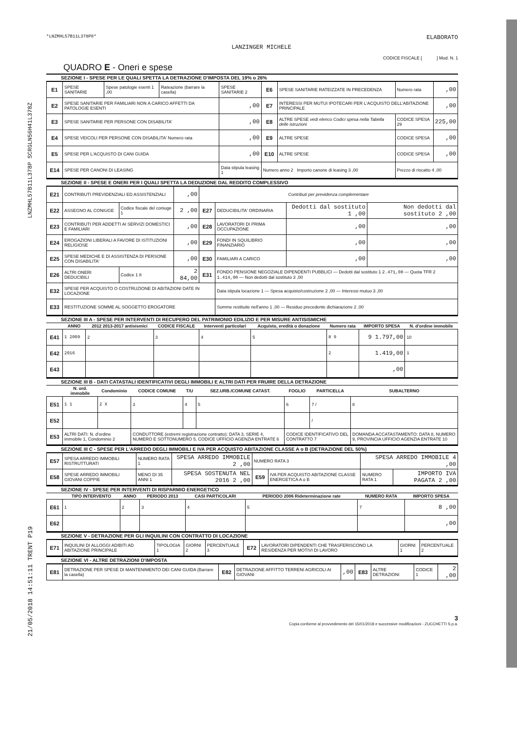LNZMHL57B11L378P SCRGLN56H41L378Z
21/05/2018 14:51:11 TRENT P19
*LNZMHL57B11L378P0*
LANZINGER MICHELE
ELABORATO
CODICE FISCALE [ ] Mod. N. 1
QUADRO E - Oneri e spese
SEZIONE I - SPESE PER LE QUALI SPETTA LA DETRAZIONE D'IMPOSTA DEL 19% o 26%
| E1 | SPESE SANITARIE | Spese patologie esenti 1 ,00 | Rateazione (barrare la casella) | SPESE SANITARIE 2 | E6 | SPESE SANITARIE RATEIZZATE IN PRECEDENZA | Numero rata | ,00 |
| E2 | SPESE SANITARIE PER FAMILIARI NON A CARICO AFFETTI DA PATOLOGIE ESENTI | | | ,00 | E7 | INTERESSI PER MUTUI IPOTECARI PER L'ACQUISTO DELL'ABITAZIONE PRINCIPALE | | ,00 |
| E3 | SPESE SANITARIE PER PERSONE CON DISABILITA' | | | ,00 | E8 | ALTRE SPESE vedi elenco Codici spesa nella Tabella delle istruzioni | CODICE SPESA 29 | 225,00 |
| E4 | SPESE VEICOLI PER PERSONE CON DISABILITA' Numero rata | | | ,00 | E9 | ALTRE SPESE | CODICE SPESA | ,00 |
| E5 | SPESE PER L'ACQUISTO DI CANI GUIDA | | | ,00 | E10 | ALTRE SPESE | CODICE SPESA | ,00 |
| E14 | SPESE PER CANONI DI LEASING | | | Data stipula leasing 1 | Numero anno 2 Importo canone di leasing 3 ,00 | | Prezzo di riscatto 4 ,00 | |
SEZIONE II - SPESE E ONERI PER I QUALI SPETTA LA DEDUZIONE DAL REDDITO COMPLESSIVO
| E21 | CONTRIBUTI PREVIDENZIALI ED ASSISTENZIALI | | ,00 | Contributi per previdenza complementare | | | |
| E22 | ASSEGNO AL CONIUGE | Codice fiscale del coniuge 1 | 2 ,00 | E27 | DEDUCIBILITA' ORDINARIA | Dedotti dal sostituto 1 ,00 | Non dedotti dal sostituto 2 ,00 |
| E23 | CONTRIBUTI PER ADDETTI AI SERVIZI DOMESTICI E FAMILIARI | | ,00 | E28 | LAVORATORI DI PRIMA OCCUPAZIONE | ,00 | ,00 |
| E24 | EROGAZIONI LIBERALI A FAVORE DI ISTITUZIONI RELIGIOSE | | ,00 | E29 | FONDI IN SQUILIBRIO FINANZIARIO | ,00 | ,00 |
| E25 | SPESE MEDICHE E DI ASSISTENZA DI PERSONE CON DISABILITA' | | ,00 | E30 | FAMILIARI A CARICO | ,00 | ,00 |
| E26 | ALTRI ONERI DEDUCIBILI | Codice 1 8 | 2 84,00 | E31 | FONDO PENSIONE NEGOZIALE DIPENDENTI PUBBLICI — Dedotti dal sostituto 1 2.471,00 — Quota TFR 2 1.414,00 — Non dedotti dal sostituto 3 ,00 | | |
| E32 | SPESE PER ACQUISTO O COSTRUZIONE DI ABITAZIONI DATE IN LOCAZIONE | | | | Data stipula locazione 1 — Spesa acquisto/costruzione 2 ,00 — Interessi mutuo 3 ,00 | | |
| E33 | RESTITUZIONE SOMME AL SOGGETTO EROGATORE | | | | Somme restituite nell'anno 1 ,00 — Residuo precedente dichiarazione 2 ,00 | | |
SEZIONE III A - SPESE PER INTERVENTI DI RECUPERO DEL PATRIMONIO EDILIZIO E PER MISURE ANTISISMICHE
| | ANNO | 2012 2013-2017 antisismici | CODICE FISCALE | Interventi particolari | Acquisto, eredità o donazione | Numero rata | IMPORTO SPESA | N. d'ordine immobile |
| --- | --- | --- | --- | --- | --- | --- | --- | --- |
| E41 | 1 2009 | 2 | 3 | 4 | 5 | 8 9 | 9 1.797,00 | 10 |
| E42 | 2016 | | | | | 2 | 1.419,00 | 1 |
| E43 | | | | | | | ,00 | |
SEZIONE III B - DATI CATASTALI IDENTIFICATIVI DEGLI IMMOBILI E ALTRI DATI PER FRUIRE DELLA DETRAZIONE
| | N. ord. immobile | Condominio | CODICE COMUNE | T/U | SEZ.URB./COMUNE CATAST. | FOGLIO | PARTICELLA | SUBALTERNO |
| --- | --- | --- | --- | --- | --- | --- | --- | --- |
| E51 | 1 1 | 2 X | 3 | 4 | 5 | 6 | 7 / | 8 |
| E52 | | | | | | | / | |
| E53 | ALTRI DATI: N. d'ordine immobile 1, Condominio 2 | | CONDUTTORE (estremi registrazione contratto): DATA 3, SERIE 4, NUMERO E SOTTONUMERO 5, CODICE UFFICIO AGENZIA ENTRATE 6 | | | CODICE IDENTIFICATIVO DEL CONTRATTO 7 | | DOMANDA ACCATASTAMENTO: DATA 8, NUMERO 9, PROVINCIA UFFICIO AGENZIA ENTRATE 10 |
SEZIONE III C - SPESE PER L'ARREDO DEGLI IMMOBILI E IVA PER ACQUISTO ABITAZIONE CLASSE A o B (DETRAZIONE DEL 50%)
| E57 | SPESA ARREDO IMMOBILI RISTRUTTURATI | NUMERO RATA 1 | SPESA ARREDO IMMOBILE 2 ,00 | NUMERO RATA 3 | | SPESA ARREDO IMMOBILE 4 ,00 | |
| E58 | SPESE ARREDO IMMOBILI GIOVANI COPPIE | MENO DI 35 ANNI 1 | SPESA SOSTENUTA NEL 2016 2 ,00 | E59 | IVA PER ACQUISTO ABITAZIONE CLASSE ENERGETICA A o B | NUMERO RATA 1 | IMPORTO IVA PAGATA 2 ,00 |
SEZIONE IV - SPESE PER INTERVENTI DI RISPARMIO ENERGETICO
| | TIPO INTERVENTO | ANNO | PERIODO 2013 | CASI PARTICOLARI | PERIODO 2006 Rideterminazione rate | NUMERO RATA | IMPORTO SPESA |
| --- | --- | --- | --- | --- | --- | --- | --- |
| E61 | 1 | 2 | 3 | 4 | 5 | 7 | 8 ,00 |
| E62 | | | | | | | ,00 |
SEZIONE V - DETRAZIONE PER GLI INQUILINI CON CONTRATTO DI LOCAZIONE
| E71 | INQUILINI DI ALLOGGI ADIBITI AD ABITAZIONE PRINCIPALE | TIPOLOGIA 1 | GIORNI 2 | PERCENTUALE 3 | E72 | LAVORATORI DIPENDENTI CHE TRASFERISCONO LA RESIDENZA PER MOTIVI DI LAVORO | GIORNI 1 | PERCENTUALE 2 |
SEZIONE VI - ALTRE DETRAZIONI D'IMPOSTA
| E81 | DETRAZIONE PER SPESE DI MANTENIMENTO DEI CANI GUIDA (Barrare la casella) | E82 | DETRAZIONE AFFITTO TERRENI AGRICOLI AI GIOVANI | ,00 | E83 | ALTRE DETRAZIONI | CODICE 1 | 2 ,00 |
3
Copia conforme al provvedimento del 15/01/2018 e successive modificazioni - ZUCCHETTI S.p.a.